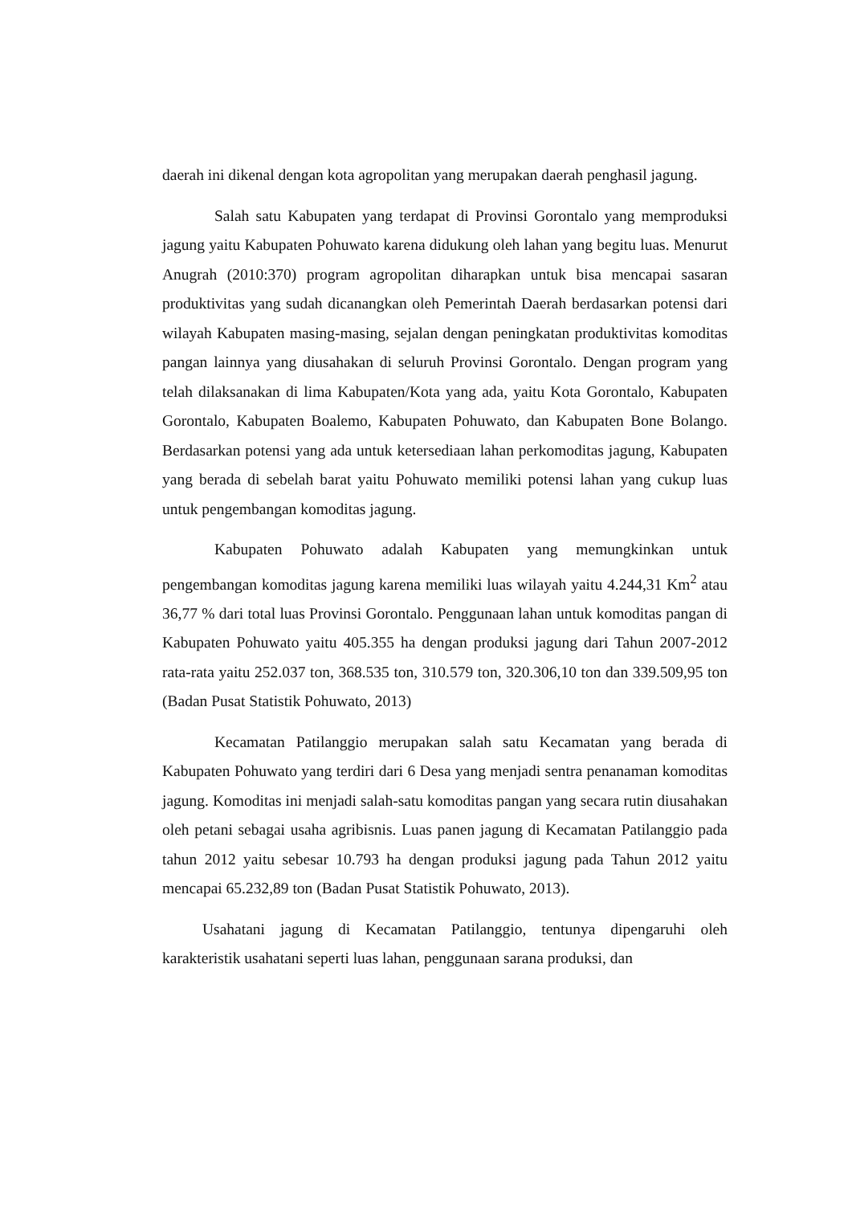daerah ini dikenal dengan kota agropolitan yang merupakan daerah penghasil jagung.
Salah satu Kabupaten yang terdapat di Provinsi Gorontalo yang memproduksi jagung yaitu Kabupaten Pohuwato karena didukung oleh lahan yang begitu luas. Menurut Anugrah (2010:370) program agropolitan diharapkan untuk bisa mencapai sasaran produktivitas yang sudah dicanangkan oleh Pemerintah Daerah berdasarkan potensi dari wilayah Kabupaten masing-masing, sejalan dengan peningkatan produktivitas komoditas pangan lainnya yang diusahakan di seluruh Provinsi Gorontalo. Dengan program yang telah dilaksanakan di lima Kabupaten/Kota yang ada, yaitu Kota Gorontalo, Kabupaten Gorontalo, Kabupaten Boalemo, Kabupaten Pohuwato, dan Kabupaten Bone Bolango. Berdasarkan potensi yang ada untuk ketersediaan lahan perkomoditas jagung, Kabupaten yang berada di sebelah barat yaitu Pohuwato memiliki potensi lahan yang cukup luas untuk pengembangan komoditas jagung.
Kabupaten Pohuwato adalah Kabupaten yang memungkinkan untuk pengembangan komoditas jagung karena memiliki luas wilayah yaitu 4.244,31 Km<sup>2</sup> atau 36,77 % dari total luas Provinsi Gorontalo. Penggunaan lahan untuk komoditas pangan di Kabupaten Pohuwato yaitu 405.355 ha dengan produksi jagung dari Tahun 2007-2012 rata-rata yaitu 252.037 ton, 368.535 ton, 310.579 ton, 320.306,10 ton dan 339.509,95 ton (Badan Pusat Statistik Pohuwato, 2013)
Kecamatan Patilanggio merupakan salah satu Kecamatan yang berada di Kabupaten Pohuwato yang terdiri dari 6 Desa yang menjadi sentra penanaman komoditas jagung. Komoditas ini menjadi salah-satu komoditas pangan yang secara rutin diusahakan oleh petani sebagai usaha agribisnis. Luas panen jagung di Kecamatan Patilanggio pada tahun 2012 yaitu sebesar 10.793 ha dengan produksi jagung pada Tahun 2012 yaitu mencapai 65.232,89 ton (Badan Pusat Statistik Pohuwato, 2013).
Usahatani jagung di Kecamatan Patilanggio, tentunya dipengaruhi oleh karakteristik usahatani seperti luas lahan, penggunaan sarana produksi, dan